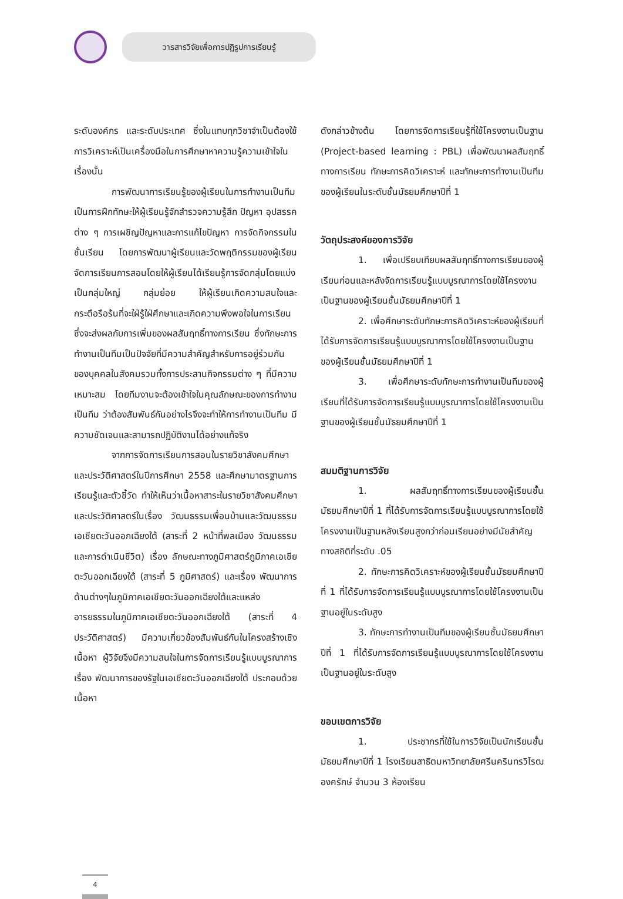วารสารวิจัยเพื่อการปฏิรูปการเรียนรู้
ระดับองค์กร และระดับประเทศ ซึ่งในแทบทุกวิชาจำเป็นต้องใช้การวิเคราะห์เป็นเครื่องมือในการศึกษาหาความรู้ความเข้าใจในเรื่องนั้น
การพัฒนาการเรียนรู้ของผู้เรียนในการทำงานเป็นทีม เป็นการฝึกทักษะให้ผู้เรียนรู้จักสำรวจความรู้สึก ปัญหา อุปสรรคต่าง ๆ การเผชิญปัญหาและการแก้ไขปัญหา การจัดกิจกรรมในชั้นเรียน โดยการพัฒนาผู้เรียนและวัดพฤติกรรมของผู้เรียน จัดการเรียนการสอนโดยให้ผู้เรียนได้เรียนรู้การจัดกลุ่มโดยแบ่งเป็นกลุ่มใหญ่ กลุ่มย่อย ให้ผู้เรียนเกิดความสนใจและกระตือรือร้นที่จะใฝ่รู้ใฝ่ศึกษาและเกิดความพึงพอใจในการเรียน ซึ่งจะส่งผลกับการเพิ่มของผลสัมฤทธิ์ทางการเรียน ซึ่งทักษะการทำงานเป็นทีมเป็นปัจจัยที่มีความสำคัญสำหรับการอยู่ร่วมกันของบุคคลในสังคมรวมทั้งการประสานกิจกรรมต่าง ๆ ที่มีความเหมาะสม โดยทีมงานจะต้องเข้าใจในคุณลักษณะของการทำงานเป็นทีม ว่าต้องสัมพันธ์กันอย่างไรจึงจะทำให้การทำงานเป็นทีม มีความชัดเจนและสามารถปฏิบัติงานได้อย่างแท้จริง
จากการจัดการเรียนการสอนในรายวิชาสังคมศึกษาและประวัติศาสตร์ในปีการศึกษา 2558 และศึกษามาตรฐานการเรียนรู้และตัวชี้วัด ทำให้เห็นว่าเนื้อหาสาระในรายวิชาสังคมศึกษา และประวัติศาสตร์ในเรื่อง วัฒนธรรมเพื่อนบ้านและวัฒนธรรมเอเชียตะวันออกเฉียงใต้ (สาระที่ 2 หน้าที่พลเมือง วัฒนธรรมและการดำเนินชีวิต) เรื่อง ลักษณะทางภูมิศาสตร์ภูมิภาคเอเชียตะวันออกเฉียงใต้ (สาระที่ 5 ภูมิศาสตร์) และเรื่อง พัฒนาการด้านต่างๆในภูมิภาคเอเชียตะวันออกเฉียงใต้และแหล่งอารยธรรมในภูมิภาคเอเชียตะวันออกเฉียงใต้ (สาระที่ 4 ประวัติศาสตร์) มีความเกี่ยวข้องสัมพันธ์กันในโครงสร้างเชิงเนื้อหา ผู้วิจัยจึงมีความสนใจในการจัดการเรียนรู้แบบบูรณาการ เรื่อง พัฒนาการของรัฐในเอเชียตะวันออกเฉียงใต้ ประกอบด้วยเนื้อหา
ดังกล่าวข้างต้น โดยการจัดการเรียนรู้ที่ใช้โครงงานเป็นฐาน (Project-based learning : PBL) เพื่อพัฒนาผลสัมฤทธิ์ทางการเรียน ทักษะการคิดวิเคราะห์ และทักษะการทำงานเป็นทีมของผู้เรียนในระดับชั้นมัธยมศึกษาปีที่ 1
วัตถุประสงค์ของการวิจัย
1. เพื่อเปรียบเทียบผลสัมฤทธิ์ทางการเรียนของผู้เรียนก่อนและหลังจัดการเรียนรู้แบบบูรณาการโดยใช้โครงงานเป็นฐานของผู้เรียนชั้นมัธยมศึกษาปีที่ 1
2. เพื่อศึกษาระดับทักษะการคิดวิเคราะห์ของผู้เรียนที่ได้รับการจัดการเรียนรู้แบบบูรณาการโดยใช้โครงงานเป็นฐานของผู้เรียนชั้นมัธยมศึกษาปีที่ 1
3. เพื่อศึกษาระดับทักษะการทำงานเป็นทีมของผู้เรียนที่ได้รับการจัดการเรียนรู้แบบบูรณาการโดยใช้โครงงานเป็นฐานของผู้เรียนชั้นมัธยมศึกษาปีที่ 1
สมมติฐานการวิจัย
1. ผลสัมฤทธิ์ทางการเรียนของผู้เรียนชั้นมัธยมศึกษาปีที่ 1 ที่ได้รับการจัดการเรียนรู้แบบบูรณาการโดยใช้โครงงานเป็นฐานหลังเรียนสูงกว่าก่อนเรียนอย่างมีนัยสำคัญทางสถิติที่ระดับ .05
2. ทักษะการคิดวิเคราะห์ของผู้เรียนชั้นมัธยมศึกษาปีที่ 1 ที่ได้รับการจัดการเรียนรู้แบบบูรณาการโดยใช้โครงงานเป็นฐานอยู่ในระดับสูง
3. ทักษะการทำงานเป็นทีมของผู้เรียนชั้นมัธยมศึกษาปีที่ 1 ที่ได้รับการจัดการเรียนรู้แบบบูรณาการโดยใช้โครงงานเป็นฐานอยู่ในระดับสูง
ขอบเขตการวิจัย
1. ประชากรที่ใช้ในการวิจัยเป็นนักเรียนชั้นมัธยมศึกษาปีที่ 1 โรงเรียนสาธิตมหาวิทยาลัยศรีนครินทรวิโรฒ องครักษ์ จำนวน 3 ห้องเรียน
4